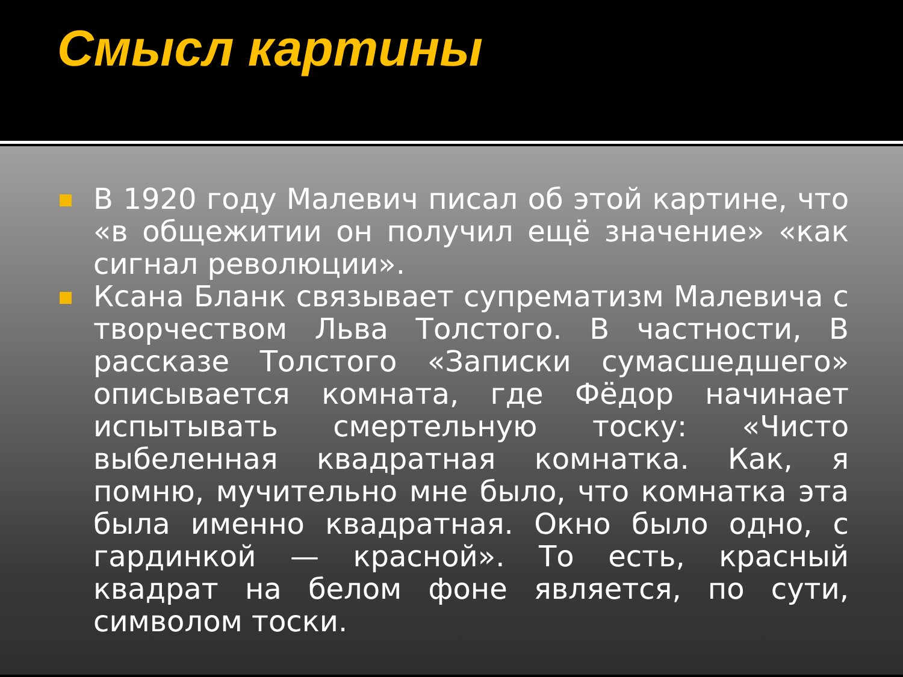Смысл картины
В 1920 году Малевич писал об этой картине, что «в общежитии он получил ещё значение» «как сигнал революции».
Ксана Бланк связывает супрематизм Малевича с творчеством Льва Толстого. В частности, В рассказе Толстого «Записки сумасшедшего» описывается комната, где Фёдор начинает испытывать смертельную тоску: «Чисто выбеленная квадратная комнатка. Как, я помню, мучительно мне было, что комнатка эта была именно квадратная. Окно было одно, с гардинкой — красной». То есть, красный квадрат на белом фоне является, по сути, символом тоски.